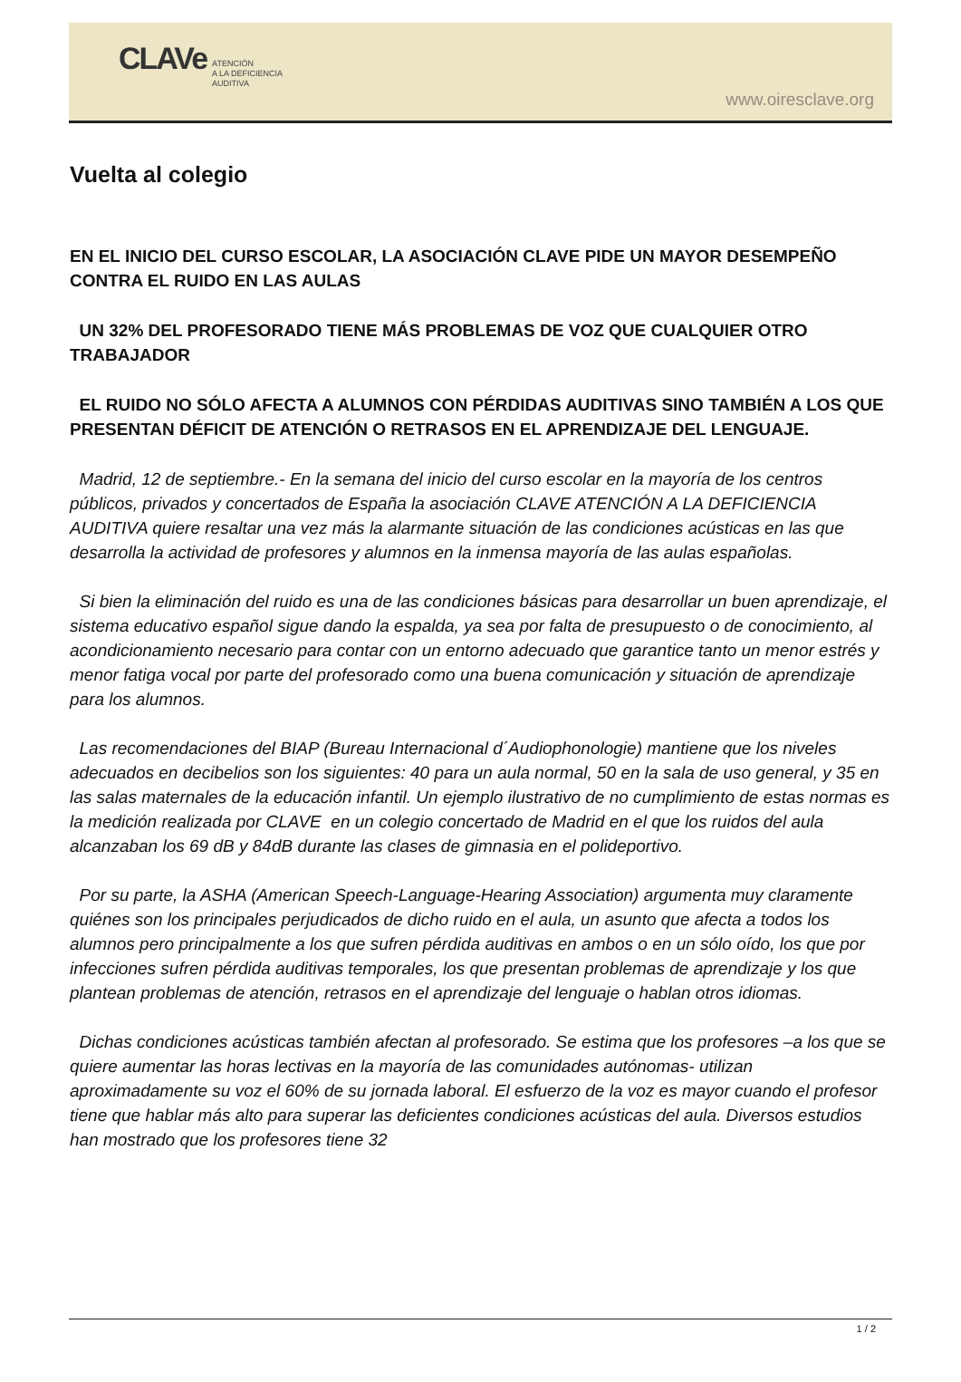CLAVe
ATENCIÓN
A LA DEFICIENCIA
AUDITIVA
www.oiresclave.org
Vuelta al colegio
EN EL INICIO DEL CURSO ESCOLAR, LA ASOCIACIÓN CLAVE PIDE UN MAYOR DESEMPEÑO CONTRA EL RUIDO EN LAS AULAS
UN 32% DEL PROFESORADO TIENE MÁS PROBLEMAS DE VOZ QUE CUALQUIER OTRO TRABAJADOR
EL RUIDO NO SÓLO AFECTA A ALUMNOS CON PÉRDIDAS AUDITIVAS SINO TAMBIÉN A LOS QUE PRESENTAN DÉFICIT DE ATENCIÓN O RETRASOS EN EL APRENDIZAJE DEL LENGUAJE.
Madrid, 12 de septiembre.- En la semana del inicio del curso escolar en la mayoría de los centros públicos, privados y concertados de España la asociación CLAVE ATENCIÓN A LA DEFICIENCIA AUDITIVA quiere resaltar una vez más la alarmante situación de las condiciones acústicas en las que desarrolla la actividad de profesores y alumnos en la inmensa mayoría de las aulas españolas.
Si bien la eliminación del ruido es una de las condiciones básicas para desarrollar un buen aprendizaje, el sistema educativo español sigue dando la espalda, ya sea por falta de presupuesto o de conocimiento, al acondicionamiento necesario para contar con un entorno adecuado que garantice tanto un menor estrés y menor fatiga vocal por parte del profesorado como una buena comunicación y situación de aprendizaje para los alumnos.
Las recomendaciones del BIAP (Bureau Internacional d´Audiophonologie) mantiene que los niveles adecuados en decibelios son los siguientes: 40 para un aula normal, 50 en la sala de uso general, y 35 en las salas maternales de la educación infantil. Un ejemplo ilustrativo de no cumplimiento de estas normas es la medición realizada por CLAVE en un colegio concertado de Madrid en el que los ruidos del aula alcanzaban los 69 dB y 84dB durante las clases de gimnasia en el polideportivo.
Por su parte, la ASHA (American Speech-Language-Hearing Association) argumenta muy claramente quiénes son los principales perjudicados de dicho ruido en el aula, un asunto que afecta a todos los alumnos pero principalmente a los que sufren pérdida auditivas en ambos o en un sólo oído, los que por infecciones sufren pérdida auditivas temporales, los que presentan problemas de aprendizaje y los que plantean problemas de atención, retrasos en el aprendizaje del lenguaje o hablan otros idiomas.
Dichas condiciones acústicas también afectan al profesorado. Se estima que los profesores –a los que se quiere aumentar las horas lectivas en la mayoría de las comunidades autónomas- utilizan aproximadamente su voz el 60% de su jornada laboral. El esfuerzo de la voz es mayor cuando el profesor tiene que hablar más alto para superar las deficientes condiciones acústicas del aula. Diversos estudios han mostrado que los profesores tiene 32
1 / 2